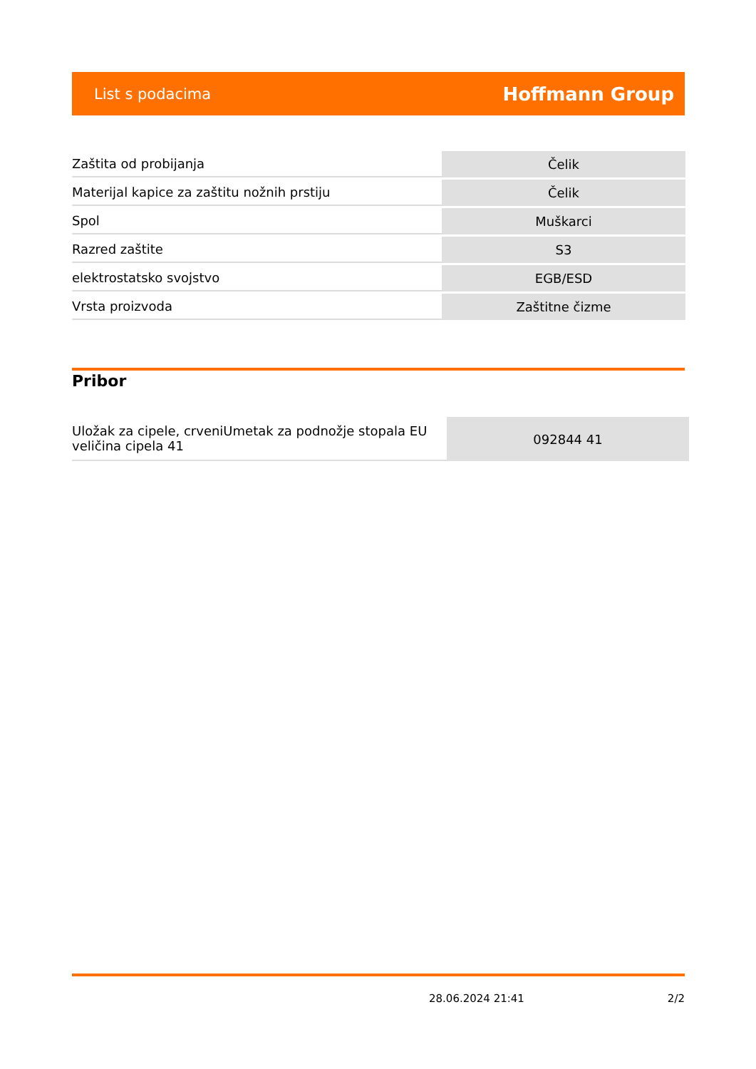List s podacima Hoffmann Group
| Zaštita od probijanja | Čelik |
| Materijal kapice za zaštitu nožnih prstiju | Čelik |
| Spol | Muškarci |
| Razred zaštite | S3 |
| elektrostatsko svojstvo | EGB/ESD |
| Vrsta proizvoda | Zaštitne čizme |
Pribor
| Uložak za cipele, crveniUmetak za podnožje stopala EU veličina cipela 41 | 092844 41 |
28.06.2024 21:41 2/2